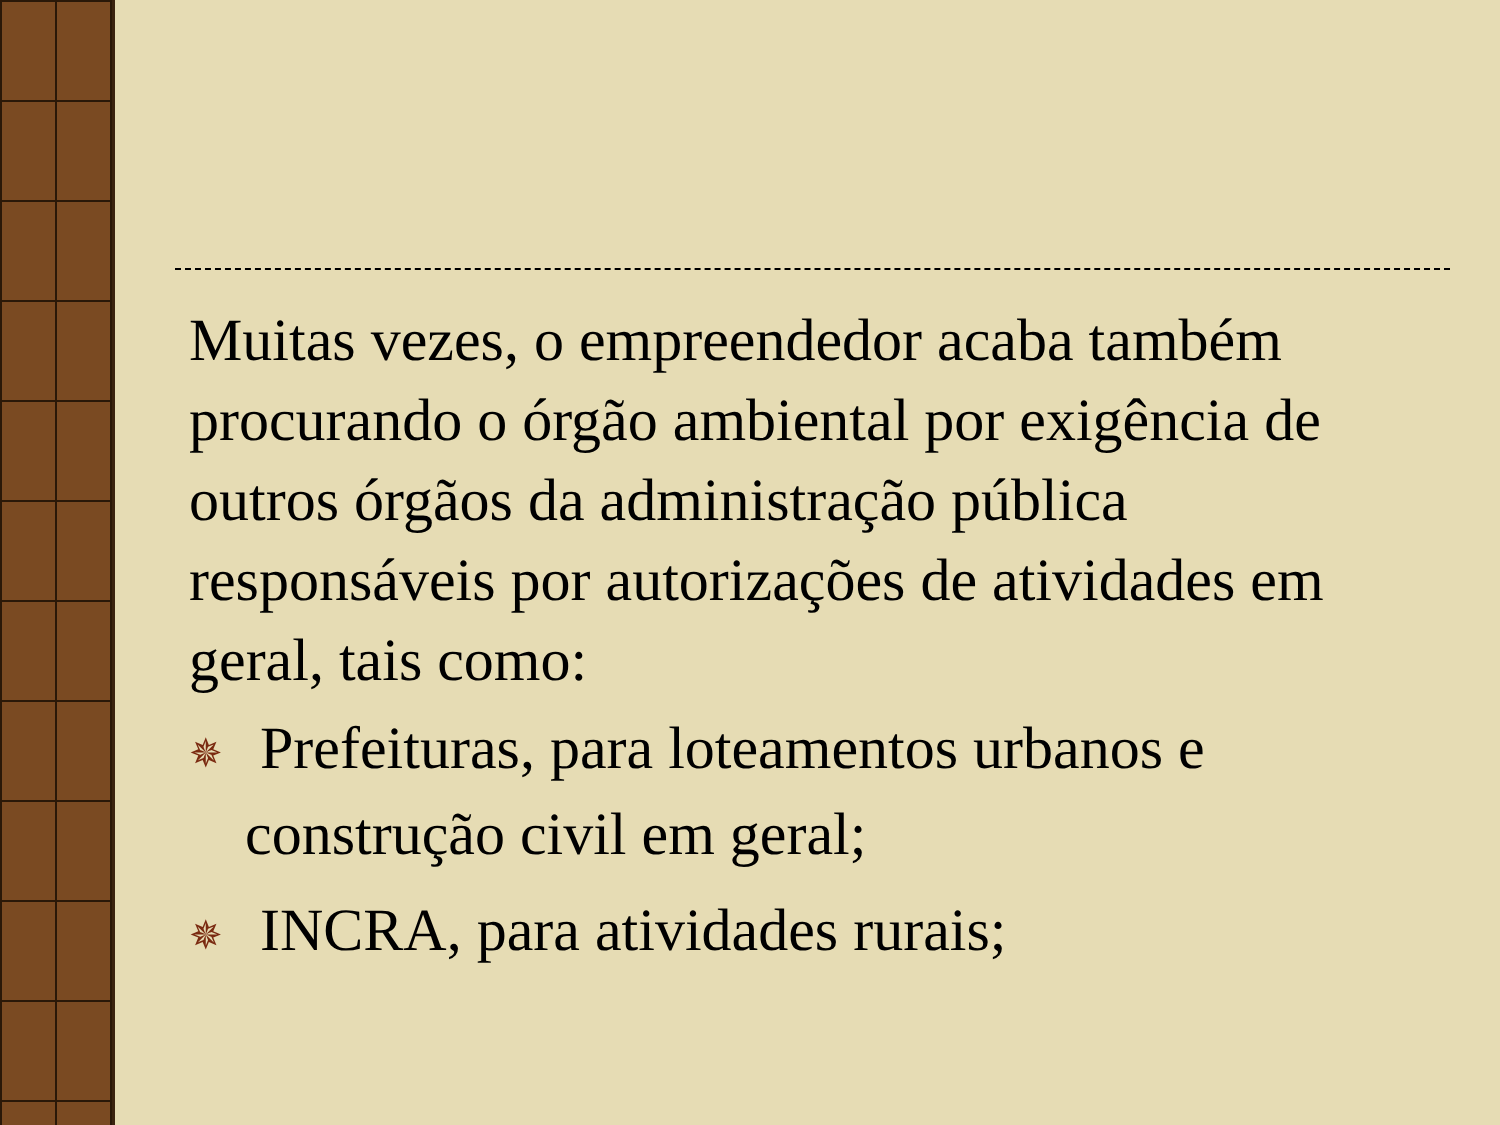Muitas vezes, o empreendedor acaba também procurando o órgão ambiental por exigência de outros órgãos da administração pública responsáveis por autorizações de atividades em geral, tais como:
✵ Prefeituras, para loteamentos urbanos e construção civil em geral;
✵ INCRA, para atividades rurais;